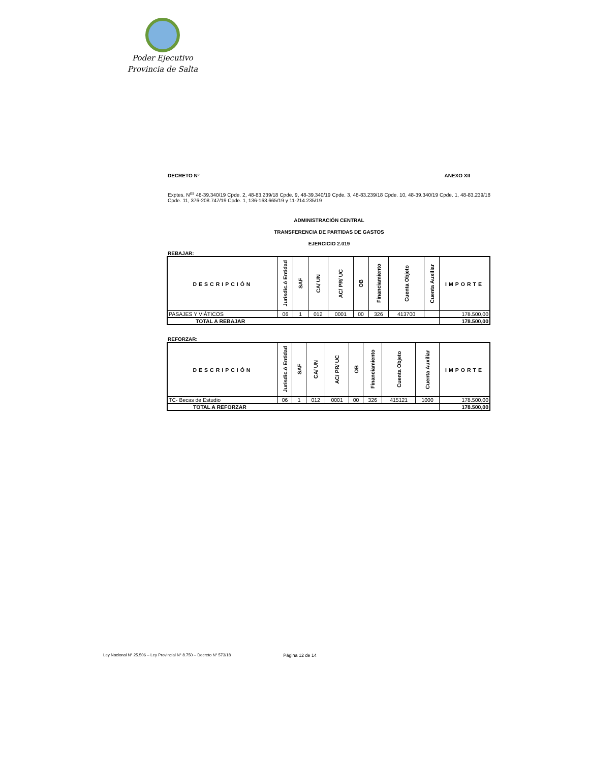Poder Ejecutivo
Provincia de Salta
DECRETO Nº ANEXO XII
Exptes. N<sup>os</sup> 48-39.340/19 Cpde. 2, 48-83.239/18 Cpde. 9, 48-39.340/19 Cpde. 3, 48-83.239/18 Cpde. 10, 48-39.340/19 Cpde. 1, 48-83.239/18 Cpde. 11, 376-208.747/19 Cpde. 1, 136-163.665/19 y 11-214.235/19
ADMINISTRACIÓN CENTRAL
TRANSFERENCIA DE PARTIDAS DE GASTOS
EJERCICIO 2.019
REBAJAR:
| DESCRIPCIÓN | Jurisdic.ó Entidad | SAF | CA/ UN | AC/ PR/ UC | OB | Financiamiento | Cuenta Objeto | Cuenta Auxiliar | IMPORTE |
| --- | --- | --- | --- | --- | --- | --- | --- | --- | --- |
| PASAJES Y VIÁTICOS | 06 | 1 | 012 | 0001 | 00 | 326 | 413700 | | 178.500,00 |
| TOTAL A REBAJAR | | | | | | | | | 178.500,00 |
REFORZAR:
| DESCRIPCIÓN | Jurisdic.ó Entidad | SAF | CA/ UN | AC/ PR/ UC | OB | Financiamiento | Cuenta Objeto | Cuenta Auxiliar | IMPORTE |
| --- | --- | --- | --- | --- | --- | --- | --- | --- | --- |
| TC- Becas de Estudio | 06 | 1 | 012 | 0001 | 00 | 326 | 415121 | 1000 | 178.500,00 |
| TOTAL A REFORZAR | | | | | | | | | 178.500,00 |
Ley Nacional N° 25.506 – Ley Provincial N° 8.750 – Decreto N° 573/18 Página 12 de 14